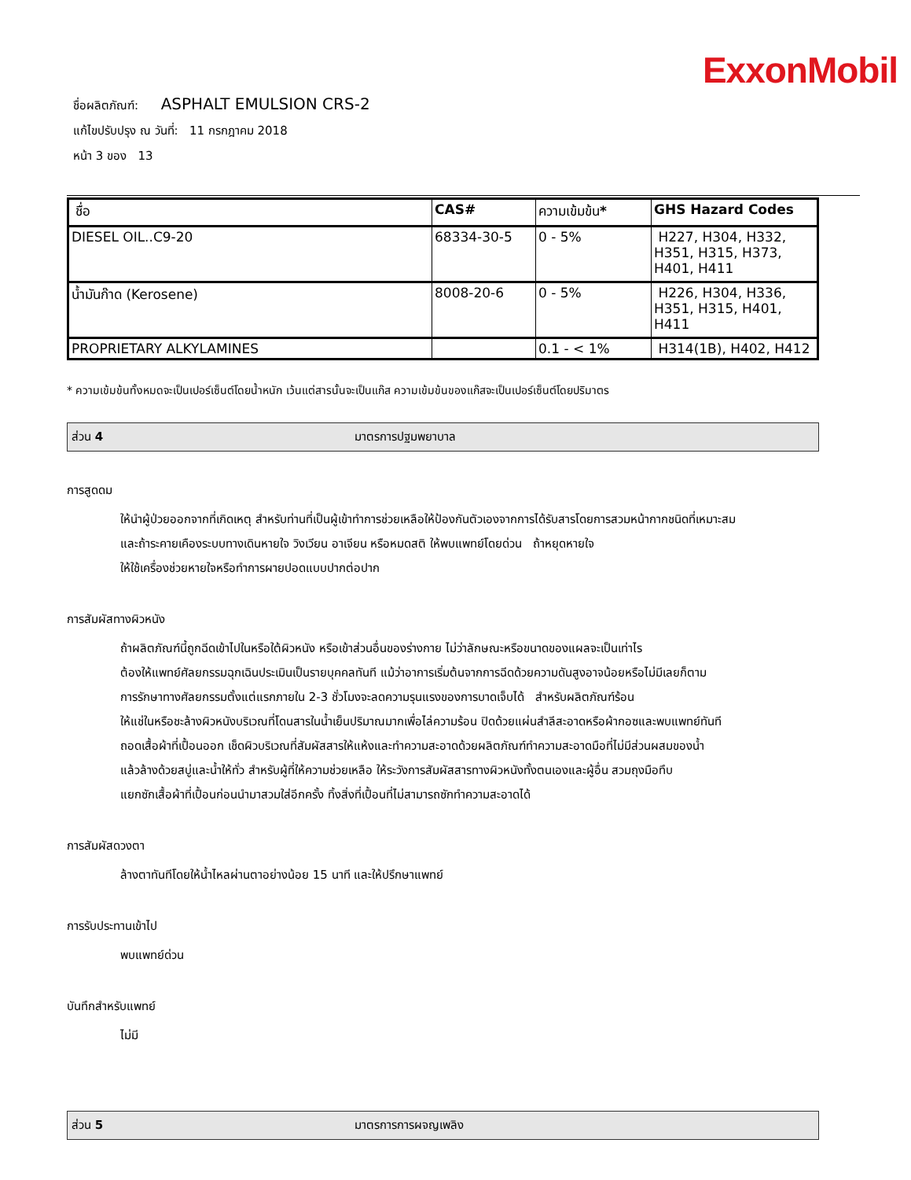ExxonMobil
ชื่อผลิตภัณฑ์: ASPHALT EMULSION CRS-2
แก้ไขปรับปรุง ณ วันที่: 11 กรกฎาคม 2018
หน้า 3 ของ 13
| ชื่อ | CAS# | ความเข้มข้น * | GHS Hazard Codes |
| --- | --- | --- | --- |
| DIESEL OIL..C9-20 | 68334-30-5 | 0 - 5% | H227, H304, H332, H351, H315, H373, H401, H411 |
| น้ำมันก๊าด (Kerosene) | 8008-20-6 | 0 - 5% | H226, H304, H336, H351, H315, H401, H411 |
| PROPRIETARY ALKYLAMINES | | 0.1 - < 1% | H314(1B), H402, H412 |
* ความเข้มข้นทั้งหมดจะเป็นเปอร์เซ็นต์โดยน้ำหนัก เว้นแต่สารนั้นจะเป็นแก๊ส ความเข้มข้นของแก๊สจะเป็นเปอร์เซ็นต์โดยปริมาตร
ส่วน 4 มาตรการปฐมพยาบาล
การสูดดม
ให้นำผู้ป่วยออกจากที่เกิดเหตุ สำหรับท่านที่เป็นผู้เข้าทำการช่วยเหลือให้ป้องกันตัวเองจากการได้รับสารโดยการสวมหน้ากากชนิดที่เหมาะสม
และถ้าระคายเคืองระบบทางเดินหายใจ วิงเวียน อาเจียน หรือหมดสติ ให้พบแพทย์โดยด่วน ถ้าหยุดหายใจ
ให้ใช้เครื่องช่วยหายใจหรือทำการผายปอดแบบปากต่อปาก
การสัมผัสทางผิวหนัง
ถ้าผลิตภัณฑ์นี้ถูกฉีดเข้าไปในหรือใต้ผิวหนัง หรือเข้าส่วนอื่นของร่างกาย ไม่ว่าลักษณะหรือขนาดของแผลจะเป็นเท่าไร
ต้องให้แพทย์ศัลยกรรมฉุกเฉินประเมินเป็นรายบุคคลทันที แม้ว่าอาการเริ่มต้นจากการฉีดด้วยความดันสูงอาจน้อยหรือไม่มีเลยก็ตาม
การรักษาทางศัลยกรรมตั้งแต่แรกภายใน 2-3 ชั่วโมงจะลดความรุนแรงของการบาดเจ็บได้ สำหรับผลิตภัณฑ์ร้อน
ให้แช่ในหรือชะล้างผิวหนังบริเวณที่โดนสารในน้ำเย็นปริมาณมากเพื่อไล่ความร้อน ปิดด้วยแผ่นสำลีสะอาดหรือผ้ากอซและพบแพทย์ทันที
ถอดเสื้อผ้าที่เปื้อนออก เช็ดผิวบริเวณที่สัมผัสสารให้แห้งและทำความสะอาดด้วยผลิตภัณฑ์ทำความสะอาดมือที่ไม่มีส่วนผสมของน้ำ
แล้วล้างด้วยสบู่และน้ำให้ทั่ว สำหรับผู้ที่ให้ความช่วยเหลือ ให้ระวังการสัมผัสสารทางผิวหนังทั้งตนเองและผู้อื่น สวมถุงมือทึบ
แยกซักเสื้อผ้าที่เปื้อนก่อนนำมาสวมใส่อีกครั้ง ทิ้งสิ่งที่เปื้อนที่ไม่สามารถซักทำความสะอาดได้
การสัมผัสดวงตา
ล้างตาทันทีโดยให้น้ำไหลผ่านตาอย่างน้อย 15 นาที และให้ปรึกษาแพทย์
การรับประทานเข้าไป
พบแพทย์ด่วน
บันทึกสำหรับแพทย์
ไม่มี
ส่วน 5 มาตรการการผจญเพลิง